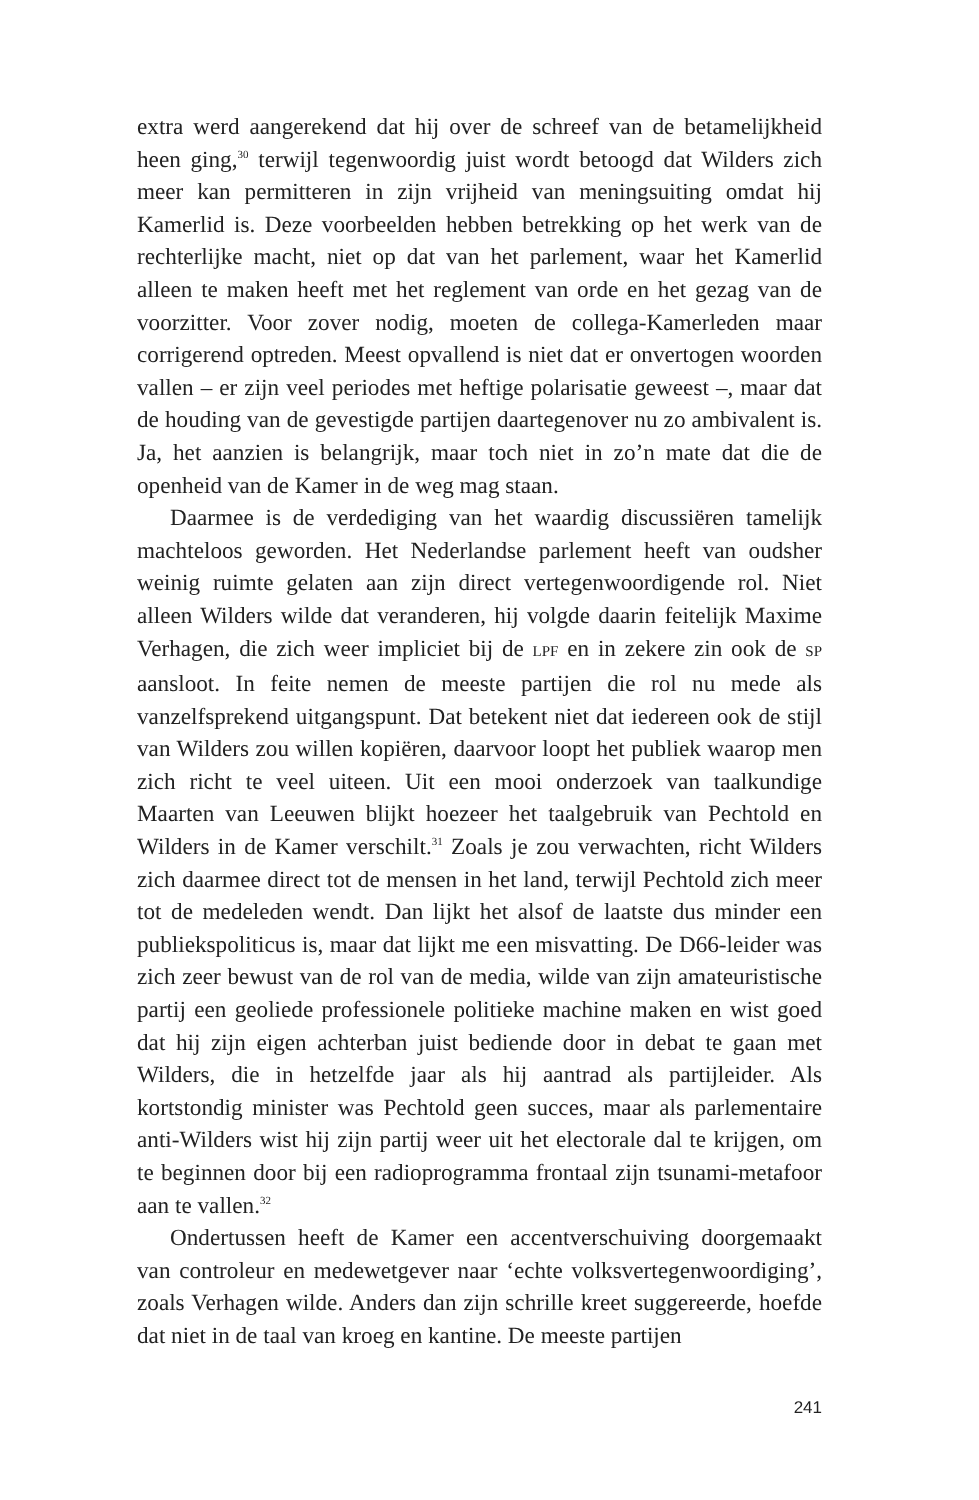extra werd aangerekend dat hij over de schreef van de betamelijkheid heen ging,<sup>30</sup> terwijl tegenwoordig juist wordt betoogd dat Wilders zich meer kan permitteren in zijn vrijheid van meningsuiting omdat hij Kamerlid is. Deze voorbeelden hebben betrekking op het werk van de rechterlijke macht, niet op dat van het parlement, waar het Kamerlid alleen te maken heeft met het reglement van orde en het gezag van de voorzitter. Voor zover nodig, moeten de collega-Kamerleden maar corrigerend optreden. Meest opvallend is niet dat er onvertogen woorden vallen – er zijn veel periodes met heftige polarisatie geweest –, maar dat de houding van de gevestigde partijen daartegenover nu zo ambivalent is. Ja, het aanzien is belangrijk, maar toch niet in zo’n mate dat die de openheid van de Kamer in de weg mag staan.
Daarmee is de verdediging van het waardig discussiëren tamelijk machteloos geworden. Het Nederlandse parlement heeft van oudsher weinig ruimte gelaten aan zijn direct vertegenwoordigende rol. Niet alleen Wilders wilde dat veranderen, hij volgde daarin feitelijk Maxime Verhagen, die zich weer impliciet bij de LPF en in zekere zin ook de SP aansloot. In feite nemen de meeste partijen die rol nu mede als vanzelfsprekend uitgangspunt. Dat betekent niet dat iedereen ook de stijl van Wilders zou willen kopiëren, daarvoor loopt het publiek waarop men zich richt te veel uiteen. Uit een mooi onderzoek van taalkundige Maarten van Leeuwen blijkt hoezeer het taalgebruik van Pechtold en Wilders in de Kamer verschilt.<sup>31</sup> Zoals je zou verwachten, richt Wilders zich daarmee direct tot de mensen in het land, terwijl Pechtold zich meer tot de medeleden wendt. Dan lijkt het alsof de laatste dus minder een publiekspoliticus is, maar dat lijkt me een misvatting. De D66-leider was zich zeer bewust van de rol van de media, wilde van zijn amateuristische partij een geoliede professionele politieke machine maken en wist goed dat hij zijn eigen achterban juist bediende door in debat te gaan met Wilders, die in hetzelfde jaar als hij aantrad als partijleider. Als kortstondig minister was Pechtold geen succes, maar als parlementaire anti-Wilders wist hij zijn partij weer uit het electorale dal te krijgen, om te beginnen door bij een radioprogramma frontaal zijn tsunami-metafoor aan te vallen.<sup>32</sup>
Ondertussen heeft de Kamer een accentverschuiving doorgemaakt van controleur en medewetgever naar ‘echte volksvertegenwoordiging’, zoals Verhagen wilde. Anders dan zijn schrille kreet suggereerde, hoefde dat niet in de taal van kroeg en kantine. De meeste partijen
241